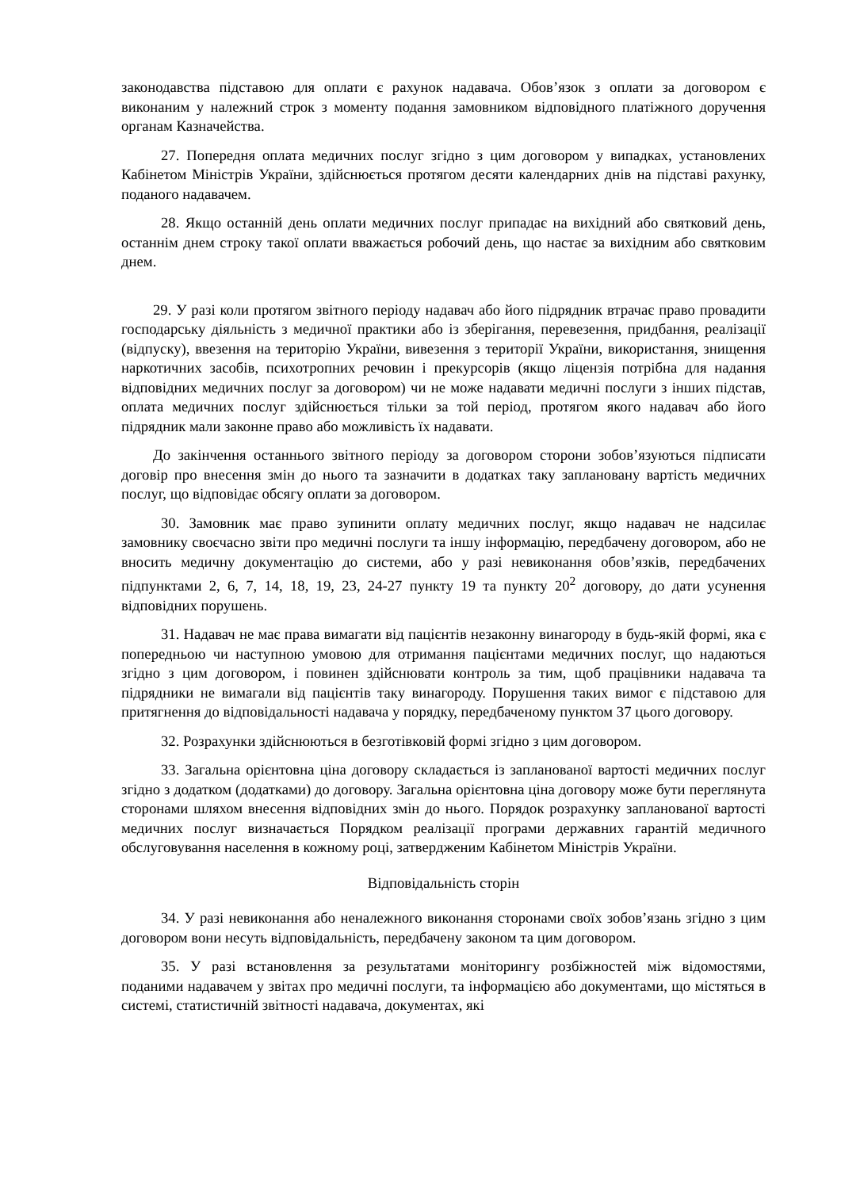законодавства підставою для оплати є рахунок надавача. Обов’язок з оплати за договором є виконаним у належний строк з моменту подання замовником відповідного платіжного доручення органам Казначейства.
27. Попередня оплата медичних послуг згідно з цим договором у випадках, установлених Кабінетом Міністрів України, здійснюється протягом десяти календарних днів на підставі рахунку, поданого надавачем.
28. Якщо останній день оплати медичних послуг припадає на вихідний або святковий день, останнім днем строку такої оплати вважається робочий день, що настає за вихідним або святковим днем.
29. У разі коли протягом звітного періоду надавач або його підрядник втрачає право провадити господарську діяльність з медичної практики або із зберігання, перевезення, придбання, реалізації (відпуску), ввезення на територію України, вивезення з території України, використання, знищення наркотичних засобів, психотропних речовин і прекурсорів (якщо ліцензія потрібна для надання відповідних медичних послуг за договором) чи не може надавати медичні послуги з інших підстав, оплата медичних послуг здійснюється тільки за той період, протягом якого надавач або його підрядник мали законне право або можливість їх надавати.
До закінчення останнього звітного періоду за договором сторони зобов’язуються підписати договір про внесення змін до нього та зазначити в додатках таку заплановану вартість медичних послуг, що відповідає обсягу оплати за договором.
30. Замовник має право зупинити оплату медичних послуг, якщо надавач не надсилає замовнику своєчасно звіти про медичні послуги та іншу інформацію, передбачену договором, або не вносить медичну документацію до системи, або у разі невиконання обов’язків, передбачених підпунктами 2, 6, 7, 14, 18, 19, 23, 24-27 пункту 19 та пункту 20<sup>2</sup> договору, до дати усунення відповідних порушень.
31. Надавач не має права вимагати від пацієнтів незаконну винагороду в будь-якій формі, яка є попередньою чи наступною умовою для отримання пацієнтами медичних послуг, що надаються згідно з цим договором, і повинен здійснювати контроль за тим, щоб працівники надавача та підрядники не вимагали від пацієнтів таку винагороду. Порушення таких вимог є підставою для притягнення до відповідальності надавача у порядку, передбаченому пунктом 37 цього договору.
32. Розрахунки здійснюються в безготівковій формі згідно з цим договором.
33. Загальна орієнтовна ціна договору складається із запланованої вартості медичних послуг згідно з додатком (додатками) до договору. Загальна орієнтовна ціна договору може бути переглянута сторонами шляхом внесення відповідних змін до нього. Порядок розрахунку запланованої вартості медичних послуг визначається Порядком реалізації програми державних гарантій медичного обслуговування населення в кожному році, затвердженим Кабінетом Міністрів України.
Відповідальність сторін
34. У разі невиконання або неналежного виконання сторонами своїх зобов’язань згідно з цим договором вони несуть відповідальність, передбачену законом та цим договором.
35. У разі встановлення за результатами моніторингу розбіжностей між відомостями, поданими надавачем у звітах про медичні послуги, та інформацією або документами, що містяться в системі, статистичній звітності надавача, документах, які